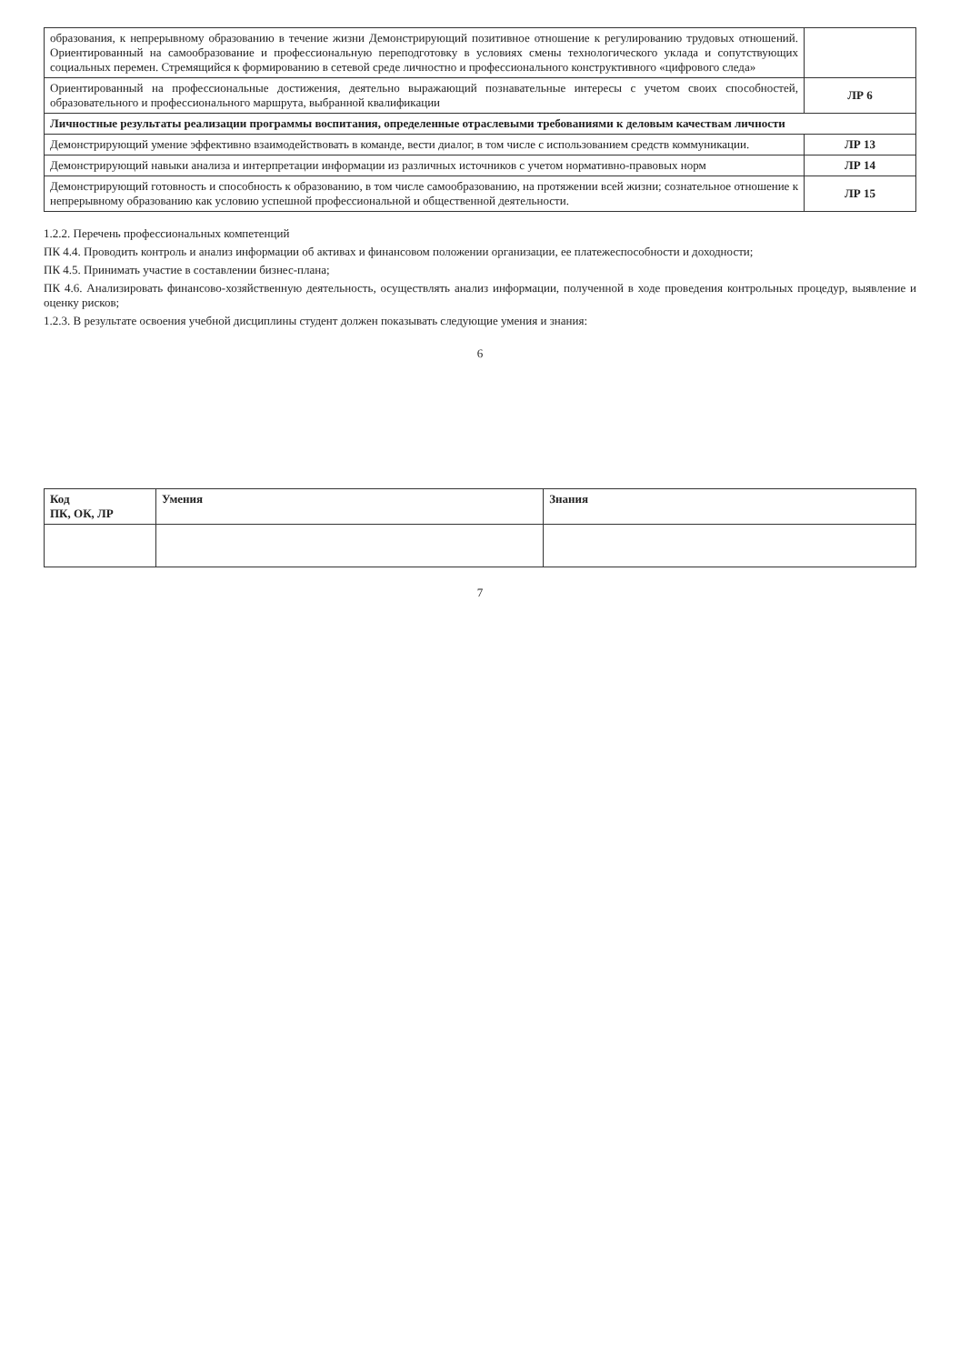| образования, к непрерывному образованию в течение жизни Демонстрирующий позитивное отношение к регулированию трудовых отношений. Ориентированный на самообразование и профессиональную переподготовку в условиях смены технологического уклада и сопутствующих социальных перемен. Стремящийся к формированию в сетевой среде личностно и профессионального конструктивного «цифрового следа» | |
| Ориентированный на профессиональные достижения, деятельно выражающий познавательные интересы с учетом своих способностей, образовательного и профессионального маршрута, выбранной квалификации | ЛР 6 |
| Личностные результаты реализации программы воспитания, определенные отраслевыми требованиями к деловым качествам личности | |
| Демонстрирующий умение эффективно взаимодействовать в команде, вести диалог, в том числе с использованием средств коммуникации. | ЛР 13 |
| Демонстрирующий навыки анализа и интерпретации информации из различных источников с учетом нормативно-правовых норм | ЛР 14 |
| Демонстрирующий готовность и способность к образованию, в том числе самообразованию, на протяжении всей жизни; сознательное отношение к непрерывному образованию как условию успешной профессиональной и общественной деятельности. | ЛР 15 |
1.2.2. Перечень профессиональных компетенций
ПК 4.4. Проводить контроль и анализ информации об активах и финансовом положении организации, ее платежеспособности и доходности;
ПК 4.5. Принимать участие в составлении бизнес-плана;
ПК 4.6. Анализировать финансово-хозяйственную деятельность, осуществлять анализ информации, полученной в ходе проведения контрольных процедур, выявление и оценку рисков;
1.2.3. В результате освоения учебной дисциплины студент должен показывать следующие умения и знания:
6
| Код ПК, ОК, ЛР | Умения | Знания |
| --- | --- | --- |
7